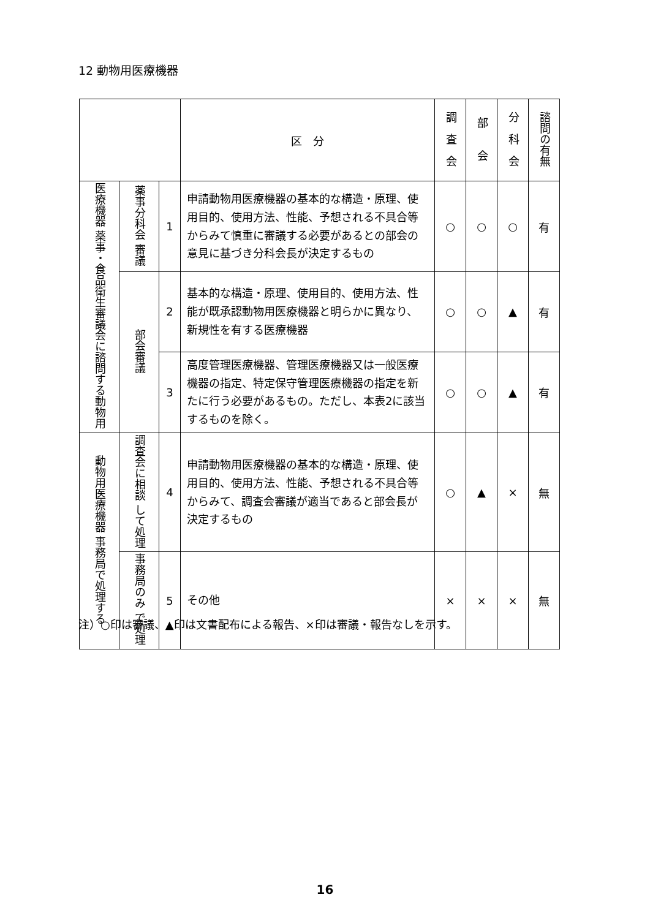12 動物用医療機器
| | | | 区 分 | 調 査 会 | 部 会 | 分 科 会 | 諮問の有無 |
| --- | --- | --- | --- | --- | --- | --- | --- |
| 医療機器 薬事・食品衛生審議会に諮問する動物用 | 薬事分科会 審議 | 1 | 申請動物用医療機器の基本的な構造・原理、使用目的、使用方法、性能、予想される不具合等からみて慎重に審議する必要があるとの部会の意見に基づき分科会長が決定するもの | ○ | ○ | ○ | 有 |
| | 部会審議 | 2 | 基本的な構造・原理、使用目的、使用方法、性能が既承認動物用医療機器と明らかに異なり、新規性を有する医療機器 | ○ | ○ | ▲ | 有 |
| | | 3 | 高度管理医療機器、管理医療機器又は一般医療機器の指定、特定保守管理医療機器の指定を新たに行う必要があるもの。ただし、本表2に該当するものを除く。 | ○ | ○ | ▲ | 有 |
| 動物用医療機器 事務局で処理する | 調査会に相談 して処理 | 4 | 申請動物用医療機器の基本的な構造・原理、使用目的、使用方法、性能、予想される不具合等からみて、調査会審議が適当であると部会長が決定するもの | ○ | ▲ | × | 無 |
| | 事務局のみ で処理 | 5 | その他 | × | × | × | 無 |
注）○印は審議、▲印は文書配布による報告、×印は審議・報告なしを示す。
16